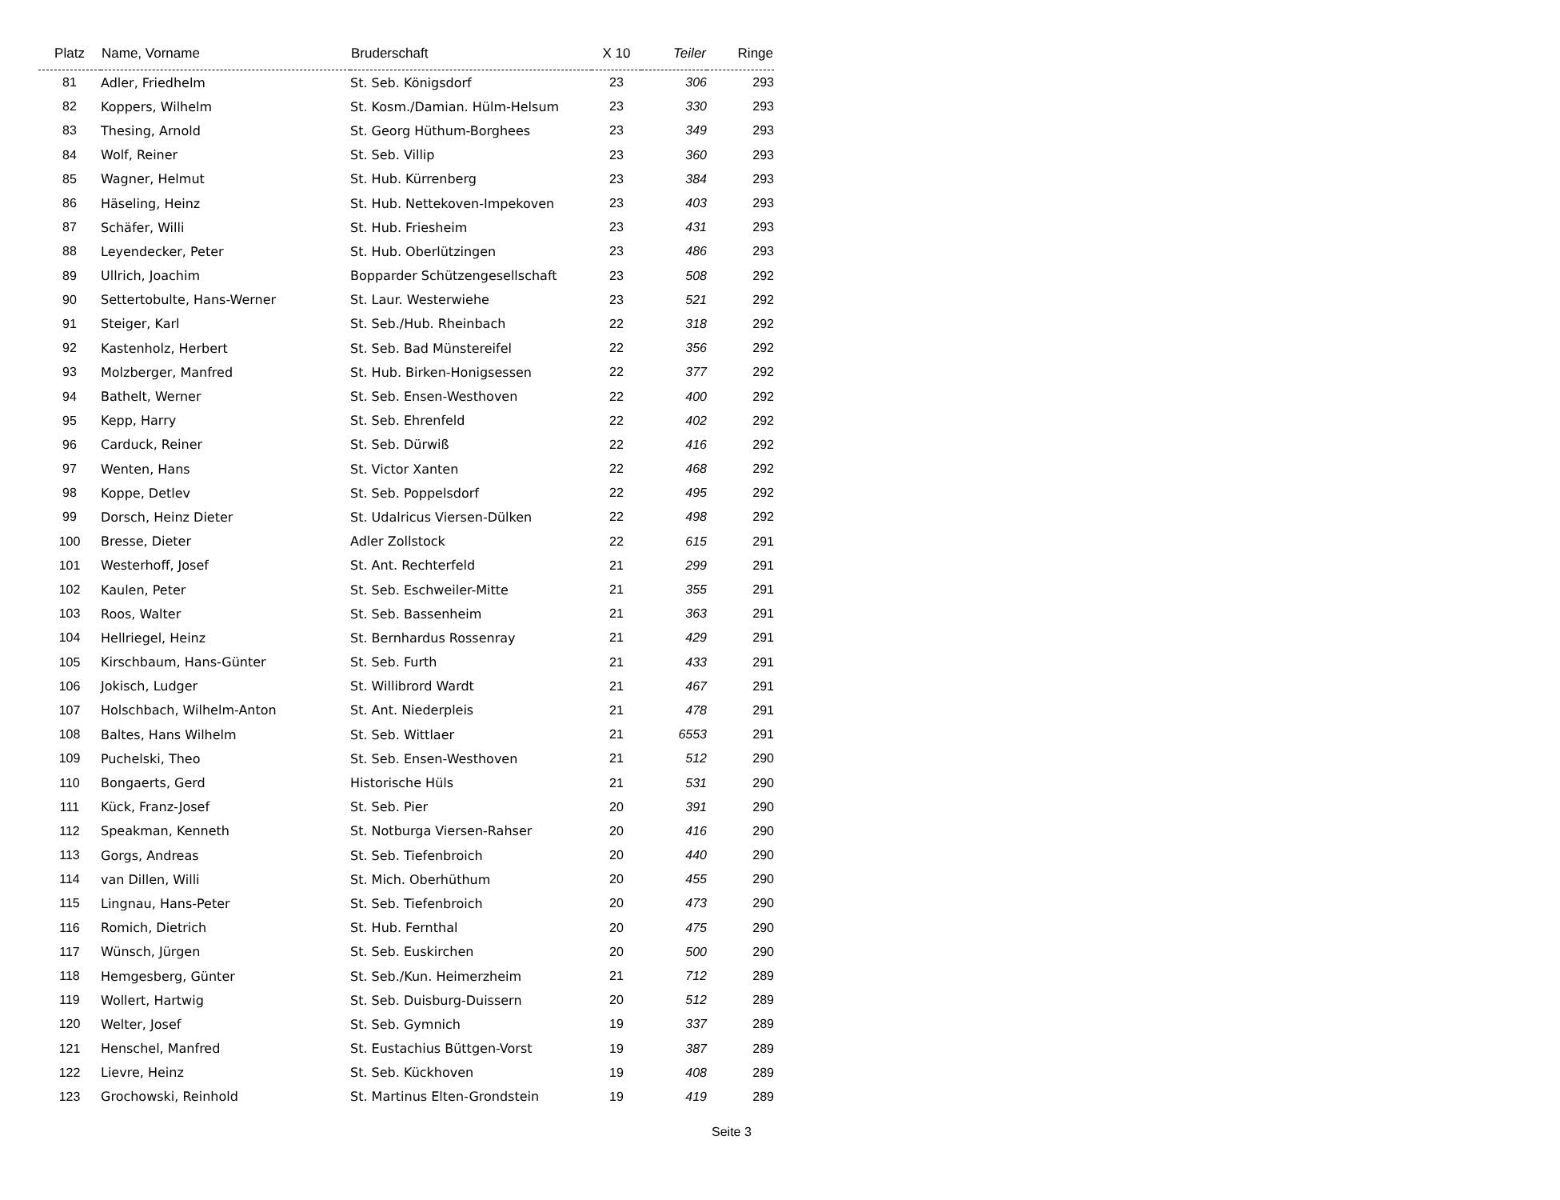| Platz | Name, Vorname | Bruderschaft | X 10 | Teiler | Ringe |
| --- | --- | --- | --- | --- | --- |
| 81 | Adler, Friedhelm | St. Seb. Königsdorf | 23 | 306 | 293 |
| 82 | Koppers, Wilhelm | St. Kosm./Damian. Hülm-Helsum | 23 | 330 | 293 |
| 83 | Thesing, Arnold | St. Georg Hüthum-Borghees | 23 | 349 | 293 |
| 84 | Wolf, Reiner | St. Seb. Villip | 23 | 360 | 293 |
| 85 | Wagner, Helmut | St. Hub. Kürrenberg | 23 | 384 | 293 |
| 86 | Häseling, Heinz | St. Hub. Nettekoven-Impekoven | 23 | 403 | 293 |
| 87 | Schäfer, Willi | St. Hub. Friesheim | 23 | 431 | 293 |
| 88 | Leyendecker, Peter | St. Hub. Oberlützingen | 23 | 486 | 293 |
| 89 | Ullrich, Joachim | Bopparder Schützengesellschaft | 23 | 508 | 292 |
| 90 | Settertobulte, Hans-Werner | St. Laur. Westerwiehe | 23 | 521 | 292 |
| 91 | Steiger, Karl | St. Seb./Hub. Rheinbach | 22 | 318 | 292 |
| 92 | Kastenholz, Herbert | St. Seb. Bad Münstereifel | 22 | 356 | 292 |
| 93 | Molzberger, Manfred | St. Hub. Birken-Honigsessen | 22 | 377 | 292 |
| 94 | Bathelt, Werner | St. Seb. Ensen-Westhoven | 22 | 400 | 292 |
| 95 | Kepp, Harry | St. Seb. Ehrenfeld | 22 | 402 | 292 |
| 96 | Carduck, Reiner | St. Seb. Dürwiß | 22 | 416 | 292 |
| 97 | Wenten, Hans | St. Victor Xanten | 22 | 468 | 292 |
| 98 | Koppe, Detlev | St. Seb. Poppelsdorf | 22 | 495 | 292 |
| 99 | Dorsch, Heinz Dieter | St. Udalricus Viersen-Dülken | 22 | 498 | 292 |
| 100 | Bresse, Dieter | Adler Zollstock | 22 | 615 | 291 |
| 101 | Westerhoff, Josef | St. Ant. Rechterfeld | 21 | 299 | 291 |
| 102 | Kaulen, Peter | St. Seb. Eschweiler-Mitte | 21 | 355 | 291 |
| 103 | Roos, Walter | St. Seb. Bassenheim | 21 | 363 | 291 |
| 104 | Hellriegel, Heinz | St. Bernhardus Rossenray | 21 | 429 | 291 |
| 105 | Kirschbaum, Hans-Günter | St. Seb. Furth | 21 | 433 | 291 |
| 106 | Jokisch, Ludger | St. Willibrord Wardt | 21 | 467 | 291 |
| 107 | Holschbach, Wilhelm-Anton | St. Ant. Niederpleis | 21 | 478 | 291 |
| 108 | Baltes, Hans Wilhelm | St. Seb. Wittlaer | 21 | 6553 | 291 |
| 109 | Puchelski, Theo | St. Seb. Ensen-Westhoven | 21 | 512 | 290 |
| 110 | Bongaerts, Gerd | Historische Hüls | 21 | 531 | 290 |
| 111 | Kück, Franz-Josef | St. Seb. Pier | 20 | 391 | 290 |
| 112 | Speakman, Kenneth | St. Notburga Viersen-Rahser | 20 | 416 | 290 |
| 113 | Gorgs, Andreas | St. Seb. Tiefenbroich | 20 | 440 | 290 |
| 114 | van Dillen, Willi | St. Mich. Oberhüthum | 20 | 455 | 290 |
| 115 | Lingnau, Hans-Peter | St. Seb. Tiefenbroich | 20 | 473 | 290 |
| 116 | Romich, Dietrich | St. Hub. Fernthal | 20 | 475 | 290 |
| 117 | Wünsch, Jürgen | St. Seb. Euskirchen | 20 | 500 | 290 |
| 118 | Hemgesberg, Günter | St. Seb./Kun. Heimerzheim | 21 | 712 | 289 |
| 119 | Wollert, Hartwig | St. Seb. Duisburg-Duissern | 20 | 512 | 289 |
| 120 | Welter, Josef | St. Seb. Gymnich | 19 | 337 | 289 |
| 121 | Henschel, Manfred | St. Eustachius Büttgen-Vorst | 19 | 387 | 289 |
| 122 | Lievre, Heinz | St. Seb. Kückhoven | 19 | 408 | 289 |
| 123 | Grochowski, Reinhold | St. Martinus Elten-Grondstein | 19 | 419 | 289 |
Seite 3